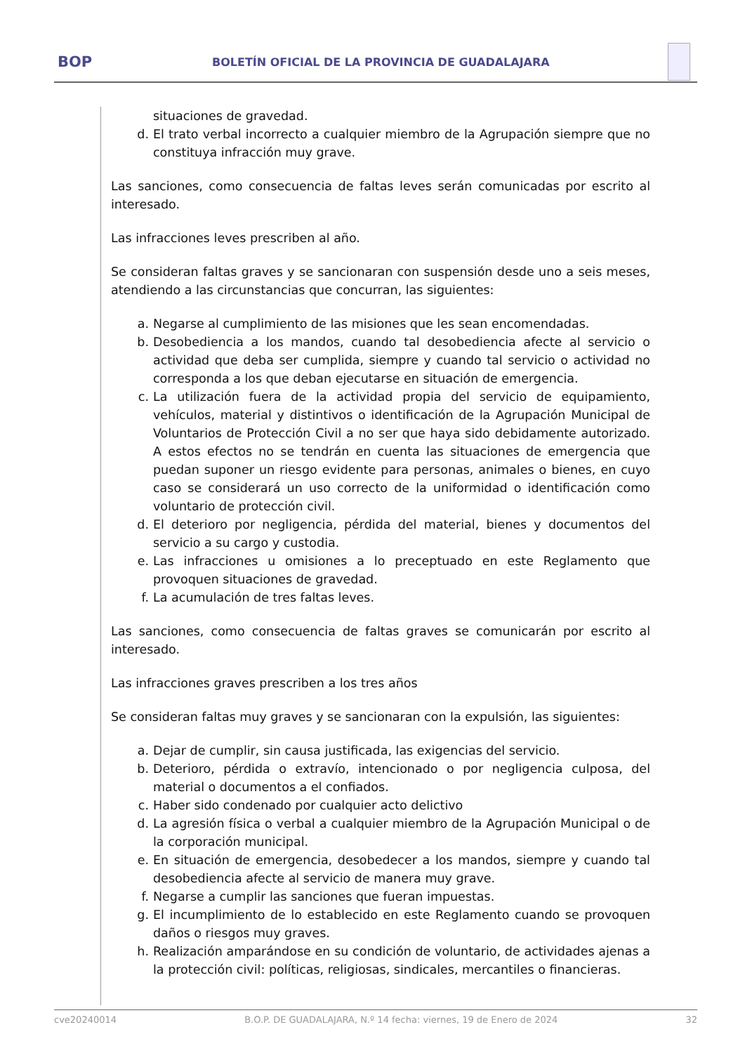BOP
BOLETÍN OFICIAL DE LA PROVINCIA DE GUADALAJARA
situaciones de gravedad.
d. El trato verbal incorrecto a cualquier miembro de la Agrupación siempre que no constituya infracción muy grave.
Las sanciones, como consecuencia de faltas leves serán comunicadas por escrito al interesado.
Las infracciones leves prescriben al año.
Se consideran faltas graves y se sancionaran con suspensión desde uno a seis meses, atendiendo a las circunstancias que concurran, las siguientes:
a. Negarse al cumplimiento de las misiones que les sean encomendadas.
b. Desobediencia a los mandos, cuando tal desobediencia afecte al servicio o actividad que deba ser cumplida, siempre y cuando tal servicio o actividad no corresponda a los que deban ejecutarse en situación de emergencia.
c. La utilización fuera de la actividad propia del servicio de equipamiento, vehículos, material y distintivos o identificación de la Agrupación Municipal de Voluntarios de Protección Civil a no ser que haya sido debidamente autorizado. A estos efectos no se tendrán en cuenta las situaciones de emergencia que puedan suponer un riesgo evidente para personas, animales o bienes, en cuyo caso se considerará un uso correcto de la uniformidad o identificación como voluntario de protección civil.
d. El deterioro por negligencia, pérdida del material, bienes y documentos del servicio a su cargo y custodia.
e. Las infracciones u omisiones a lo preceptuado en este Reglamento que provoquen situaciones de gravedad.
f. La acumulación de tres faltas leves.
Las sanciones, como consecuencia de faltas graves se comunicarán por escrito al interesado.
Las infracciones graves prescriben a los tres años
Se consideran faltas muy graves y se sancionaran con la expulsión, las siguientes:
a. Dejar de cumplir, sin causa justificada, las exigencias del servicio.
b. Deterioro, pérdida o extravío, intencionado o por negligencia culposa, del material o documentos a el confiados.
c. Haber sido condenado por cualquier acto delictivo
d. La agresión física o verbal a cualquier miembro de la Agrupación Municipal o de la corporación municipal.
e. En situación de emergencia, desobedecer a los mandos, siempre y cuando tal desobediencia afecte al servicio de manera muy grave.
f. Negarse a cumplir las sanciones que fueran impuestas.
g. El incumplimiento de lo establecido en este Reglamento cuando se provoquen daños o riesgos muy graves.
h. Realización amparándose en su condición de voluntario, de actividades ajenas a la protección civil: políticas, religiosas, sindicales, mercantiles o financieras.
cve20240014 B.O.P. DE GUADALAJARA, N.º 14 fecha: viernes, 19 de Enero de 2024 32